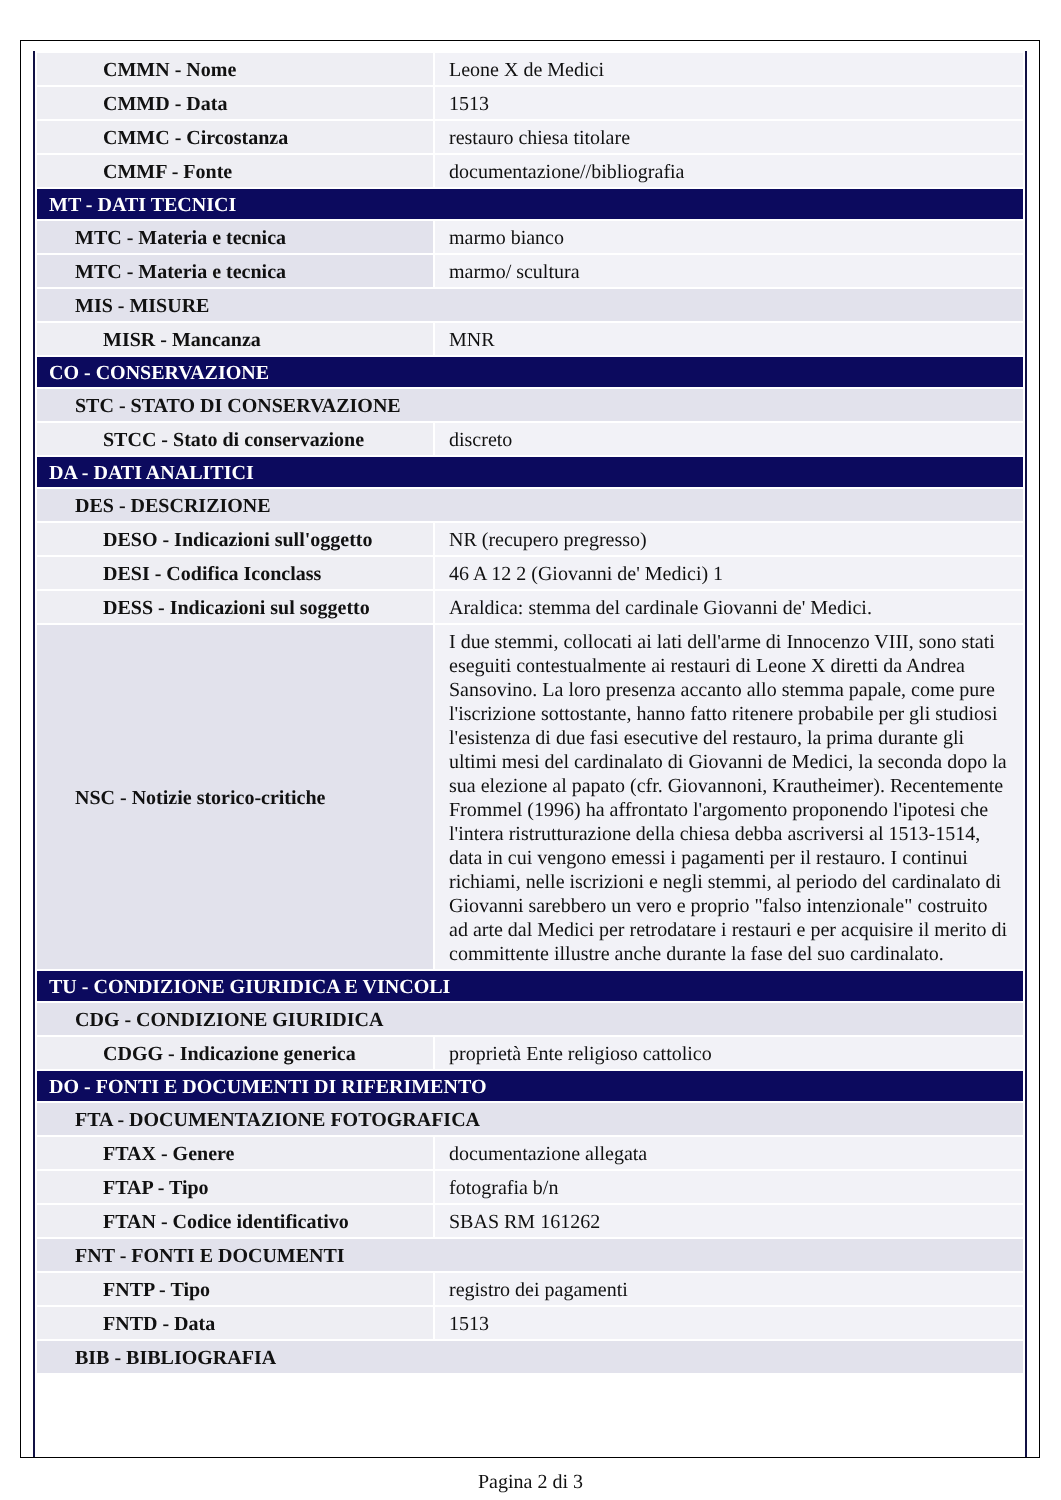| CMMN - Nome | Leone X de Medici |
| CMMD - Data | 1513 |
| CMMC - Circostanza | restauro chiesa titolare |
| CMMF - Fonte | documentazione//bibliografia |
| MT - DATI TECNICI | |
| MTC - Materia e tecnica | marmo bianco |
| MTC - Materia e tecnica | marmo/ scultura |
| MIS - MISURE | |
| MISR - Mancanza | MNR |
| CO - CONSERVAZIONE | |
| STC - STATO DI CONSERVAZIONE | |
| STCC - Stato di conservazione | discreto |
| DA - DATI ANALITICI | |
| DES - DESCRIZIONE | |
| DESO - Indicazioni sull'oggetto | NR (recupero pregresso) |
| DESI - Codifica Iconclass | 46 A 12 2 (Giovanni de' Medici) 1 |
| DESS - Indicazioni sul soggetto | Araldica: stemma del cardinale Giovanni de' Medici. |
| NSC - Notizie storico-critiche | I due stemmi, collocati ai lati dell'arme di Innocenzo VIII, sono stati eseguiti contestualmente ai restauri di Leone X diretti da Andrea Sansovino. La loro presenza accanto allo stemma papale, come pure l'iscrizione sottostante, hanno fatto ritenere probabile per gli studiosi l'esistenza di due fasi esecutive del restauro, la prima durante gli ultimi mesi del cardinalato di Giovanni de Medici, la seconda dopo la sua elezione al papato (cfr. Giovannoni, Krautheimer). Recentemente Frommel (1996) ha affrontato l'argomento proponendo l'ipotesi che l'intera ristrutturazione della chiesa debba ascriversi al 1513-1514, data in cui vengono emessi i pagamenti per il restauro. I continui richiami, nelle iscrizioni e negli stemmi, al periodo del cardinalato di Giovanni sarebbero un vero e proprio "falso intenzionale" costruito ad arte dal Medici per retrodatare i restauri e per acquisire il merito di committente illustre anche durante la fase del suo cardinalato. |
| TU - CONDIZIONE GIURIDICA E VINCOLI | |
| CDG - CONDIZIONE GIURIDICA | |
| CDGG - Indicazione generica | proprietà Ente religioso cattolico |
| DO - FONTI E DOCUMENTI DI RIFERIMENTO | |
| FTA - DOCUMENTAZIONE FOTOGRAFICA | |
| FTAX - Genere | documentazione allegata |
| FTAP - Tipo | fotografia b/n |
| FTAN - Codice identificativo | SBAS RM 161262 |
| FNT - FONTI E DOCUMENTI | |
| FNTP - Tipo | registro dei pagamenti |
| FNTD - Data | 1513 |
| BIB - BIBLIOGRAFIA | |
Pagina 2 di 3